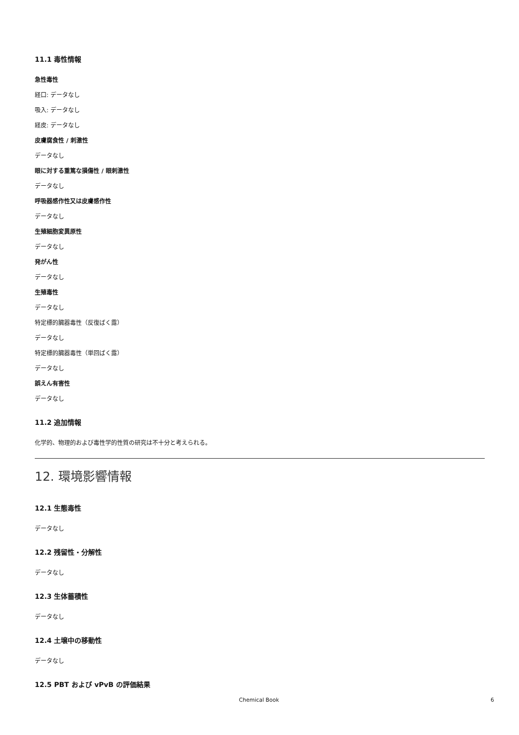11.1 毒性情報
急性毒性
経口: データなし
吸入: データなし
経皮: データなし
皮膚腐食性 / 刺激性
データなし
眼に対する重篤な損傷性 / 眼刺激性
データなし
呼吸器感作性又は皮膚感作性
データなし
生殖細胞変異原性
データなし
発がん性
データなし
生殖毒性
データなし
特定標的臓器毒性（反復ばく露）
データなし
特定標的臓器毒性（単回ばく露）
データなし
誤えん有害性
データなし
11.2 追加情報
化学的、物理的および毒性学的性質の研究は不十分と考えられる。
12. 環境影響情報
12.1 生態毒性
データなし
12.2 残留性・分解性
データなし
12.3 生体蓄積性
データなし
12.4 土壌中の移動性
データなし
12.5 PBT および vPvB の評価結果
Chemical Book 6